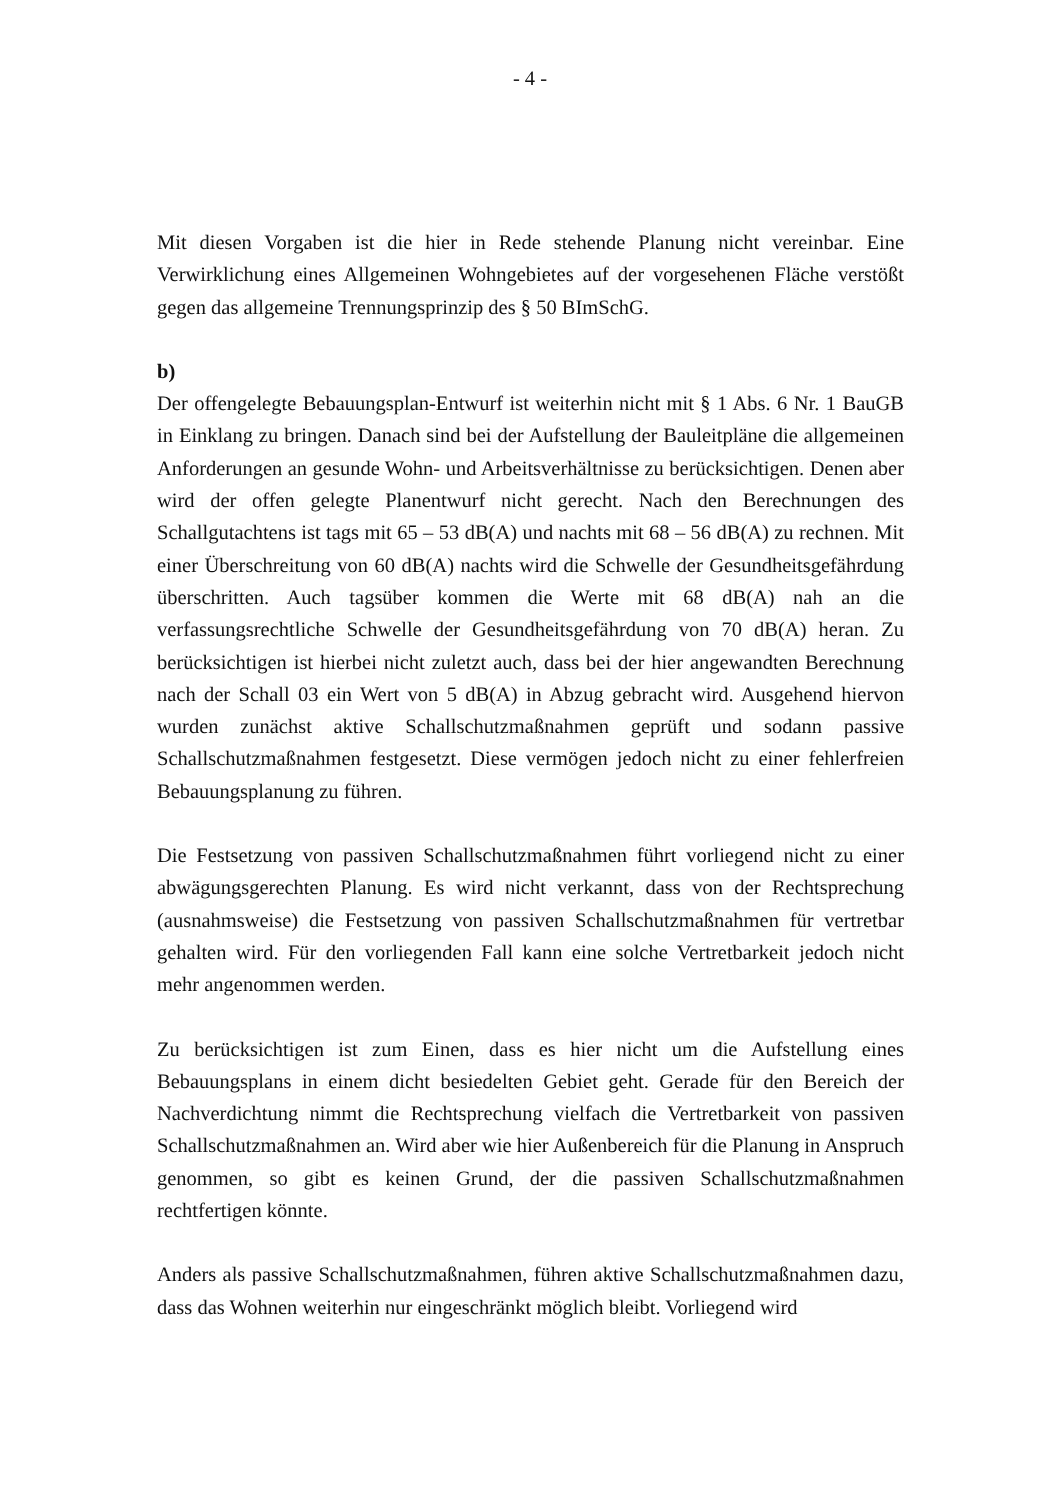- 4 -
Mit diesen Vorgaben ist die hier in Rede stehende Planung nicht vereinbar. Eine Verwirklichung eines Allgemeinen Wohngebietes auf der vorgesehenen Fläche verstößt gegen das allgemeine Trennungsprinzip des § 50 BImSchG.
b)
Der offengelegte Bebauungsplan-Entwurf ist weiterhin nicht mit § 1 Abs. 6 Nr. 1 BauGB in Einklang zu bringen. Danach sind bei der Aufstellung der Bauleitpläne die allgemeinen Anforderungen an gesunde Wohn- und Arbeitsverhältnisse zu berücksichtigen. Denen aber wird der offen gelegte Planentwurf nicht gerecht. Nach den Berechnungen des Schallgutachtens ist tags mit 65 – 53 dB(A) und nachts mit 68 – 56 dB(A) zu rechnen. Mit einer Überschreitung von 60 dB(A) nachts wird die Schwelle der Gesundheitsgefährdung überschritten. Auch tagsüber kommen die Werte mit 68 dB(A) nah an die verfassungsrechtliche Schwelle der Gesundheitsgefährdung von 70 dB(A) heran. Zu berücksichtigen ist hierbei nicht zuletzt auch, dass bei der hier angewandten Berechnung nach der Schall 03 ein Wert von 5 dB(A) in Abzug gebracht wird. Ausgehend hiervon wurden zunächst aktive Schallschutzmaßnahmen geprüft und sodann passive Schallschutzmaßnahmen festgesetzt. Diese vermögen jedoch nicht zu einer fehlerfreien Bebauungsplanung zu führen.
Die Festsetzung von passiven Schallschutzmaßnahmen führt vorliegend nicht zu einer abwägungsgerechten Planung. Es wird nicht verkannt, dass von der Rechtsprechung (ausnahmsweise) die Festsetzung von passiven Schallschutzmaßnahmen für vertretbar gehalten wird. Für den vorliegenden Fall kann eine solche Vertretbarkeit jedoch nicht mehr angenommen werden.
Zu berücksichtigen ist zum Einen, dass es hier nicht um die Aufstellung eines Bebauungsplans in einem dicht besiedelten Gebiet geht. Gerade für den Bereich der Nachverdichtung nimmt die Rechtsprechung vielfach die Vertretbarkeit von passiven Schallschutzmaßnahmen an. Wird aber wie hier Außenbereich für die Planung in Anspruch genommen, so gibt es keinen Grund, der die passiven Schallschutzmaßnahmen rechtfertigen könnte.
Anders als passive Schallschutzmaßnahmen, führen aktive Schallschutzmaßnahmen dazu, dass das Wohnen weiterhin nur eingeschränkt möglich bleibt. Vorliegend wird